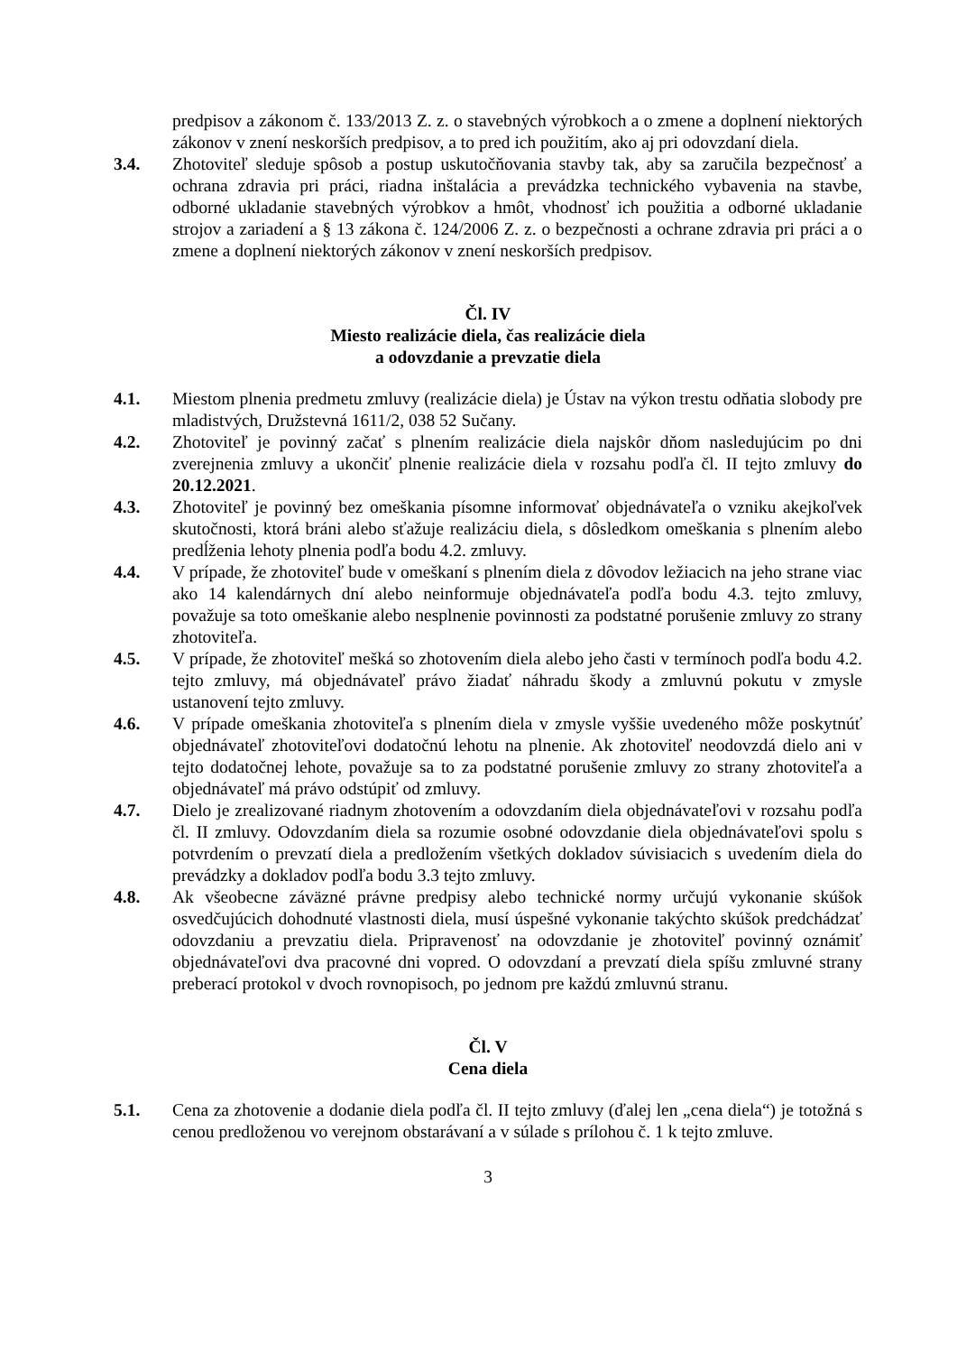predpisov a zákonom č. 133/2013 Z. z. o stavebných výrobkoch a o zmene a doplnení niektorých zákonov v znení neskorších predpisov, a to pred ich použitím, ako aj pri odovzdaní diela.
3.4. Zhotoviteľ sleduje spôsob a postup uskutočňovania stavby tak, aby sa zaručila bezpečnosť a ochrana zdravia pri práci, riadna inštalácia a prevádzka technického vybavenia na stavbe, odborné ukladanie stavebných výrobkov a hmôt, vhodnosť ich použitia a odborné ukladanie strojov a zariadení a § 13 zákona č. 124/2006 Z. z. o bezpečnosti a ochrane zdravia pri práci a o zmene a doplnení niektorých zákonov v znení neskorších predpisov.
Čl. IV
Miesto realizácie diela, čas realizácie diela
a odovzdanie a prevzatie diela
4.1. Miestom plnenia predmetu zmluvy (realizácie diela) je Ústav na výkon trestu odňatia slobody pre mladistvých, Družstevná 1611/2, 038 52 Sučany.
4.2. Zhotoviteľ je povinný začať s plnením realizácie diela najskôr dňom nasledujúcim po dni zverejnenia zmluvy a ukončiť plnenie realizácie diela v rozsahu podľa čl. II tejto zmluvy do 20.12.2021.
4.3. Zhotoviteľ je povinný bez omeškania písomne informovať objednávateľa o vzniku akejkoľvek skutočnosti, ktorá bráni alebo sťažuje realizáciu diela, s dôsledkom omeškania s plnením alebo predĺženia lehoty plnenia podľa bodu 4.2. zmluvy.
4.4. V prípade, že zhotoviteľ bude v omeškaní s plnením diela z dôvodov ležiacich na jeho strane viac ako 14 kalendárnych dní alebo neinformuje objednávateľa podľa bodu 4.3. tejto zmluvy, považuje sa toto omeškanie alebo nesplnenie povinnosti za podstatné porušenie zmluvy zo strany zhotoviteľa.
4.5. V prípade, že zhotoviteľ mešká so zhotovením diela alebo jeho časti v termínoch podľa bodu 4.2. tejto zmluvy, má objednávateľ právo žiadať náhradu škody a zmluvnú pokutu v zmysle ustanovení tejto zmluvy.
4.6. V prípade omeškania zhotoviteľa s plnením diela v zmysle vyššie uvedeného môže poskytnúť objednávateľ zhotoviteľovi dodatočnú lehotu na plnenie. Ak zhotoviteľ neodovzdá dielo ani v tejto dodatočnej lehote, považuje sa to za podstatné porušenie zmluvy zo strany zhotoviteľa a objednávateľ má právo odstúpiť od zmluvy.
4.7. Dielo je zrealizované riadnym zhotovením a odovzdaním diela objednávateľovi v rozsahu podľa čl. II zmluvy. Odovzdaním diela sa rozumie osobné odovzdanie diela objednávateľovi spolu s potvrdením o prevzatí diela a predložením všetkých dokladov súvisiacich s uvedením diela do prevádzky a dokladov podľa bodu 3.3 tejto zmluvy.
4.8. Ak všeobecne záväzné právne predpisy alebo technické normy určujú vykonanie skúšok osvedčujúcich dohodnuté vlastnosti diela, musí úspešné vykonanie takýchto skúšok predchádzať odovzdaniu a prevzatiu diela. Pripravenosť na odovzdanie je zhotoviteľ povinný oznámiť objednávateľovi dva pracovné dni vopred. O odovzdaní a prevzatí diela spíšu zmluvné strany preberací protokol v dvoch rovnopisoch, po jednom pre každú zmluvnú stranu.
Čl. V
Cena diela
5.1. Cena za zhotovenie a dodanie diela podľa čl. II tejto zmluvy (ďalej len „cena diela“) je totožná s cenou predloženou vo verejnom obstarávaní a v súlade s prílohou č. 1 k tejto zmluve.
3